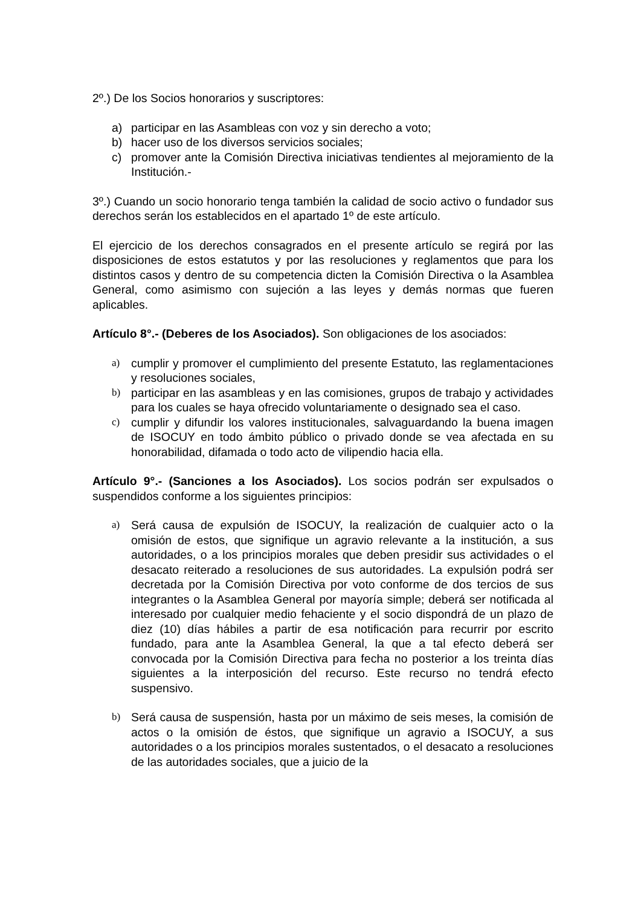2º.) De los Socios honorarios y suscriptores:
a) participar en las Asambleas con voz y sin derecho a voto;
b) hacer uso de los diversos servicios sociales;
c) promover ante la Comisión Directiva iniciativas tendientes al mejoramiento de la Institución.-
3º.) Cuando un socio honorario tenga también la calidad de socio activo o fundador sus derechos serán los establecidos en el apartado 1º de este artículo.
El ejercicio de los derechos consagrados en el presente artículo se regirá por las disposiciones de estos estatutos y por las resoluciones y reglamentos que para los distintos casos y dentro de su competencia dicten la Comisión Directiva o la Asamblea General, como asimismo con sujeción a las leyes y demás normas que fueren aplicables.
Artículo 8°.- (Deberes de los Asociados). Son obligaciones de los asociados:
a) cumplir y promover el cumplimiento del presente Estatuto, las reglamentaciones y resoluciones sociales,
b) participar en las asambleas y en las comisiones, grupos de trabajo y actividades para los cuales se haya ofrecido voluntariamente o designado sea el caso.
c) cumplir y difundir los valores institucionales, salvaguardando la buena imagen de ISOCUY en todo ámbito público o privado donde se vea afectada en su honorabilidad, difamada o todo acto de vilipendio hacia ella.
Artículo 9°.- (Sanciones a los Asociados). Los socios podrán ser expulsados o suspendidos conforme a los siguientes principios:
a) Será causa de expulsión de ISOCUY, la realización de cualquier acto o la omisión de estos, que signifique un agravio relevante a la institución, a sus autoridades, o a los principios morales que deben presidir sus actividades o el desacato reiterado a resoluciones de sus autoridades. La expulsión podrá ser decretada por la Comisión Directiva por voto conforme de dos tercios de sus integrantes o la Asamblea General por mayoría simple; deberá ser notificada al interesado por cualquier medio fehaciente y el socio dispondrá de un plazo de diez (10) días hábiles a partir de esa notificación para recurrir por escrito fundado, para ante la Asamblea General, la que a tal efecto deberá ser convocada por la Comisión Directiva para fecha no posterior a los treinta días siguientes a la interposición del recurso. Este recurso no tendrá efecto suspensivo.
b) Será causa de suspensión, hasta por un máximo de seis meses, la comisión de actos o la omisión de éstos, que signifique un agravio a ISOCUY, a sus autoridades o a los principios morales sustentados, o el desacato a resoluciones de las autoridades sociales, que a juicio de la